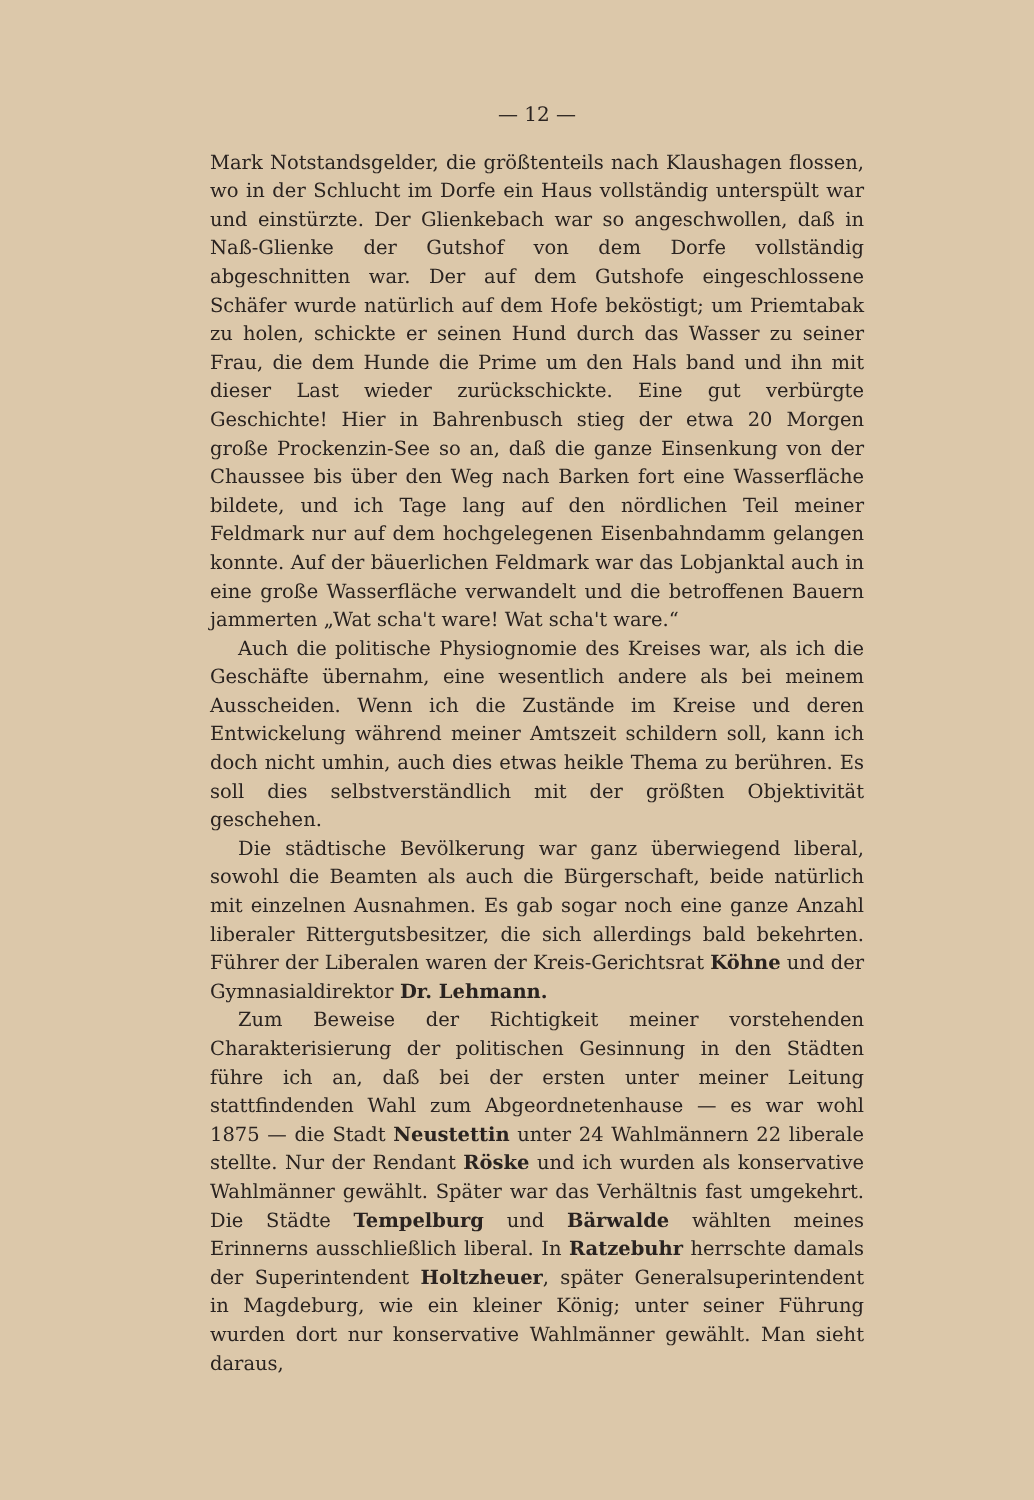— 12 —
Mark Notstandsgelder, die größtenteils nach Klaushagen flossen, wo in der Schlucht im Dorfe ein Haus vollständig unterspült war und einstürzte. Der Glienkebach war so angeschwollen, daß in Naß-Glienke der Gutshof von dem Dorfe vollständig abgeschnitten war. Der auf dem Gutshofe eingeschlossene Schäfer wurde natürlich auf dem Hofe beköstigt; um Priemtabak zu holen, schickte er seinen Hund durch das Wasser zu seiner Frau, die dem Hunde die Prime um den Hals band und ihn mit dieser Last wieder zurückschickte. Eine gut verbürgte Geschichte! Hier in Bahrenbusch stieg der etwa 20 Morgen große Prockenzin-See so an, daß die ganze Einsenkung von der Chaussee bis über den Weg nach Barken fort eine Wasserfläche bildete, und ich Tage lang auf den nördlichen Teil meiner Feldmark nur auf dem hochgelegenen Eisenbahndamm gelangen konnte. Auf der bäuerlichen Feldmark war das Lobjanktal auch in eine große Wasserfläche verwandelt und die betroffenen Bauern jammerten „Wat scha't ware! Wat scha't ware.“
Auch die politische Physiognomie des Kreises war, als ich die Geschäfte übernahm, eine wesentlich andere als bei meinem Ausscheiden. Wenn ich die Zustände im Kreise und deren Entwickelung während meiner Amtszeit schildern soll, kann ich doch nicht umhin, auch dies etwas heikle Thema zu berühren. Es soll dies selbstverständlich mit der größten Objektivität geschehen.
Die städtische Bevölkerung war ganz überwiegend liberal, sowohl die Beamten als auch die Bürgerschaft, beide natürlich mit einzelnen Ausnahmen. Es gab sogar noch eine ganze Anzahl liberaler Rittergutsbesitzer, die sich allerdings bald bekehrten. Führer der Liberalen waren der Kreis-Gerichtsrat Köhne und der Gymnasialdirektor Dr. Lehmann.
Zum Beweise der Richtigkeit meiner vorstehenden Charakterisierung der politischen Gesinnung in den Städten führe ich an, daß bei der ersten unter meiner Leitung stattfindenden Wahl zum Abgeordnetenhause — es war wohl 1875 — die Stadt Neustettin unter 24 Wahlmännern 22 liberale stellte. Nur der Rendant Röske und ich wurden als konservative Wahlmänner gewählt. Später war das Verhältnis fast umgekehrt. Die Städte Tempelburg und Bärwalde wählten meines Erinnerns ausschließlich liberal. In Ratzebuhr herrschte damals der Superintendent Holtzheuer, später Generalsuperintendent in Magdeburg, wie ein kleiner König; unter seiner Führung wurden dort nur konservative Wahlmänner gewählt. Man sieht daraus,